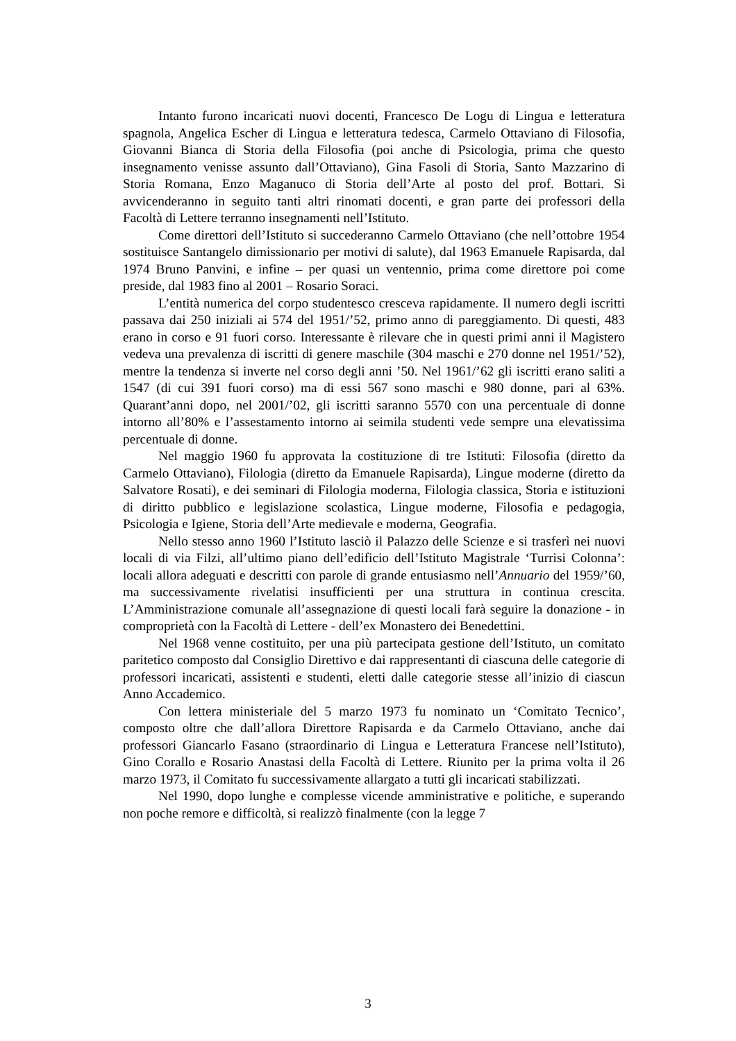Intanto furono incaricati nuovi docenti, Francesco De Logu di Lingua e letteratura spagnola, Angelica Escher di Lingua e letteratura tedesca, Carmelo Ottaviano di Filosofia, Giovanni Bianca di Storia della Filosofia (poi anche di Psicologia, prima che questo insegnamento venisse assunto dall’Ottaviano), Gina Fasoli di Storia, Santo Mazzarino di Storia Romana, Enzo Maganuco di Storia dell’Arte al posto del prof. Bottari. Si avvicenderanno in seguito tanti altri rinomati docenti, e gran parte dei professori della Facoltà di Lettere terranno insegnamenti nell’Istituto.
Come direttori dell’Istituto si succederanno Carmelo Ottaviano (che nell’ottobre 1954 sostituisce Santangelo dimissionario per motivi di salute), dal 1963 Emanuele Rapisarda, dal 1974 Bruno Panvini, e infine – per quasi un ventennio, prima come direttore poi come preside, dal 1983 fino al 2001 – Rosario Soraci.
L’entità numerica del corpo studentesco cresceva rapidamente. Il numero degli iscritti passava dai 250 iniziali ai 574 del 1951/’52, primo anno di pareggiamento. Di questi, 483 erano in corso e 91 fuori corso. Interessante è rilevare che in questi primi anni il Magistero vedeva una prevalenza di iscritti di genere maschile (304 maschi e 270 donne nel 1951/’52), mentre la tendenza si inverte nel corso degli anni ’50. Nel 1961/’62 gli iscritti erano saliti a 1547 (di cui 391 fuori corso) ma di essi 567 sono maschi e 980 donne, pari al 63%. Quarant’anni dopo, nel 2001/’02, gli iscritti saranno 5570 con una percentuale di donne intorno all’80% e l’assestamento intorno ai seimila studenti vede sempre una elevatissima percentuale di donne.
Nel maggio 1960 fu approvata la costituzione di tre Istituti: Filosofia (diretto da Carmelo Ottaviano), Filologia (diretto da Emanuele Rapisarda), Lingue moderne (diretto da Salvatore Rosati), e dei seminari di Filologia moderna, Filologia classica, Storia e istituzioni di diritto pubblico e legislazione scolastica, Lingue moderne, Filosofia e pedagogia, Psicologia e Igiene, Storia dell’Arte medievale e moderna, Geografia.
Nello stesso anno 1960 l’Istituto lasciò il Palazzo delle Scienze e si trasferì nei nuovi locali di via Filzi, all’ultimo piano dell’edificio dell’Istituto Magistrale ‘Turrisi Colonna’: locali allora adeguati e descritti con parole di grande entusiasmo nell’Annuario del 1959/’60, ma successivamente rivelatisi insufficienti per una struttura in continua crescita. L’Amministrazione comunale all’assegnazione di questi locali farà seguire la donazione - in comproprietà con la Facoltà di Lettere - dell’ex Monastero dei Benedettini.
Nel 1968 venne costituito, per una più partecipata gestione dell’Istituto, un comitato paritetico composto dal Consiglio Direttivo e dai rappresentanti di ciascuna delle categorie di professori incaricati, assistenti e studenti, eletti dalle categorie stesse all’inizio di ciascun Anno Accademico.
Con lettera ministeriale del 5 marzo 1973 fu nominato un ‘Comitato Tecnico’, composto oltre che dall’allora Direttore Rapisarda e da Carmelo Ottaviano, anche dai professori Giancarlo Fasano (straordinario di Lingua e Letteratura Francese nell’Istituto), Gino Corallo e Rosario Anastasi della Facoltà di Lettere. Riunito per la prima volta il 26 marzo 1973, il Comitato fu successivamente allargato a tutti gli incaricati stabilizzati.
Nel 1990, dopo lunghe e complesse vicende amministrative e politiche, e superando non poche remore e difficoltà, si realizzò finalmente (con la legge 7
3